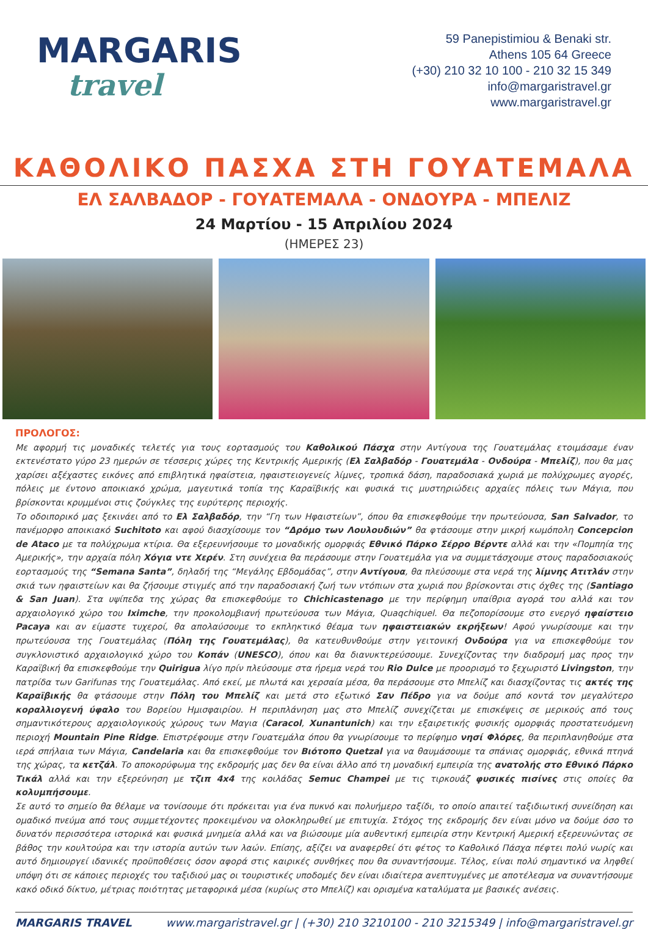MARGARIS
travel
59 Panepistimiou & Benaki str.
Athens 105 64 Greece
(+30) 210 32 10 100 - 210 32 15 349
info@margaristravel.gr
www.margaristravel.gr
ΚΑΘΟΛΙΚΟ ΠΑΣΧΑ ΣΤΗ ΓΟΥΑΤΕΜΑΛΑ
ΕΛ ΣΑΛΒΑΔΟΡ - ΓΟΥΑΤΕΜΑΛΑ - ΟΝΔΟΥΡΑ - ΜΠΕΛΙΖ
24 Μαρτίου - 15 Απριλίου 2024
(ΗΜΕΡΕΣ 23)
ΠΡΟΛΟΓΟΣ:
Με αφορμή τις μοναδικές τελετές για τους εορτασμούς του Καθολικού Πάσχα στην Αντίγουα της Γουατεμάλας ετοιμάσαμε έναν εκτενέστατο γύρο 23 ημερών σε τέσσερις χώρες της Κεντρικής Αμερικής (Ελ Σαλβαδόρ - Γουατεμάλα - Ονδούρα - Μπελίζ), που θα μας χαρίσει αξέχαστες εικόνες από επιβλητικά ηφαίστεια, ηφαιστειογενείς λίμνες, τροπικά δάση, παραδοσιακά χωριά με πολύχρωμες αγορές, πόλεις με έντονο αποικιακό χρώμα, μαγευτικά τοπία της Καραϊβικής και φυσικά τις μυστηριώδεις αρχαίες πόλεις των Μάγια, που βρίσκονται κρυμμένοι στις ζούγκλες της ευρύτερης περιοχής.
Το οδοιπορικό μας ξεκινάει από το Ελ Σαλβαδόρ, την “Γη των Ηφαιστείων”, όπου θα επισκεφθούμε την πρωτεύουσα, San Salvador, το πανέμορφο αποικιακό Suchitoto και αφού διασχίσουμε τον “Δρόμο των Λουλουδιών” θα φτάσουμε στην μικρή κωμόπολη Concepcion de Ataco με τα πολύχρωμα κτίρια. Θα εξερευνήσουμε το μοναδικής ομορφιάς Εθνικό Πάρκο Σέρρο Βέρντε αλλά και την «Πομπηία της Αμερικής», την αρχαία πόλη Χόγια ντε Χερέν. Στη συνέχεια θα περάσουμε στην Γουατεμάλα για να συμμετάσχουμε στους παραδοσιακούς εορτασμούς της “Semana Santa”, δηλαδή της “Μεγάλης Εβδομάδας”, στην Αντίγουα, θα πλεύσουμε στα νερά της λίμνης Ατιτλάν στην σκιά των ηφαιστείων και θα ζήσουμε στιγμές από την παραδοσιακή ζωή των ντόπιων στα χωριά που βρίσκονται στις όχθες της (Santiago & San Juan). Στα υψίπεδα της χώρας θα επισκεφθούμε το Chichicastenago με την περίφημη υπαίθρια αγορά του αλλά και τον αρχαιολογικό χώρο του Iximche, την προκολομβιανή πρωτεύουσα των Μάγια, Quaqchiquel. Θα πεζοπορίσουμε στο ενεργό ηφαίστειο Pacaya και αν είμαστε τυχεροί, θα απολαύσουμε το εκπληκτικό θέαμα των ηφαιστειακών εκρήξεων! Αφού γνωρίσουμε και την πρωτεύουσα της Γουατεμάλας (Πόλη της Γουατεμάλας), θα κατευθυνθούμε στην γειτονική Ονδούρα για να επισκεφθούμε τον συγκλονιστικό αρχαιολογικό χώρο του Κοπάν (UNESCO), όπου και θα διανυκτερεύσουμε. Συνεχίζοντας την διαδρομή μας προς την Καραϊβική θα επισκεφθούμε την Quirigua λίγο πρίν πλεύσουμε στα ήρεμα νερά του Rio Dulce με προορισμό το ξεχωριστό Livingston, την πατρίδα των Garifunas της Γουατεμάλας. Από εκεί, με πλωτά και χερσαία μέσα, θα περάσουμε στο Μπελίζ και διασχίζοντας τις ακτές της Καραϊβικής θα φτάσουμε στην Πόλη του Μπελίζ και μετά στο εξωτικό Σαν Πέδρο για να δούμε από κοντά τον μεγαλύτερο κοραλλιογενή ύφαλο του Βορείου Ημισφαιρίου. Η περιπλάνηση μας στο Μπελίζ συνεχίζεται με επισκέψεις σε μερικούς από τους σημαντικότερους αρχαιολογικούς χώρους των Μαγια (Caracol, Xunantunich) και την εξαιρετικής φυσικής ομορφιάς προστατευόμενη περιοχή Mountain Pine Ridge. Επιστρέφουμε στην Γουατεμάλα όπου θα γνωρίσουμε το περίφημο νησί Φλόρες, θα περιπλανηθούμε στα ιερά σπήλαια των Μάγια, Candelaria και θα επισκεφθούμε τον Βιότοπο Quetzal για να θαυμάσουμε τα σπάνιας ομορφιάς, εθνικά πτηνά της χώρας, τα κετζάλ. Το αποκορύφωμα της εκδρομής μας δεν θα είναι άλλο από τη μοναδική εμπειρία της ανατολής στο Εθνικό Πάρκο Τικάλ αλλά και την εξερεύνηση με τζιπ 4x4 της κοιλάδας Semuc Champei με τις τιρκουάζ φυσικές πισίνες στις οποίες θα κολυμπήσουμε.
Σε αυτό το σημείο θα θέλαμε να τονίσουμε ότι πρόκειται για ένα πυκνό και πολυήμερο ταξίδι, το οποίο απαιτεί ταξιδιωτική συνείδηση και ομαδικό πνεύμα από τους συμμετέχοντες προκειμένου να ολοκληρωθεί με επιτυχία. Στόχος της εκδρομής δεν είναι μόνο να δούμε όσο το δυνατόν περισσότερα ιστορικά και φυσικά μνημεία αλλά και να βιώσουμε μία αυθεντική εμπειρία στην Κεντρική Αμερική εξερευνώντας σε βάθος την κουλτούρα και την ιστορία αυτών των λαών. Επίσης, αξίζει να αναφερθεί ότι φέτος το Καθολικό Πάσχα πέφτει πολύ νωρίς και αυτό δημιουργεί ιδανικές προϋποθέσεις όσον αφορά στις καιρικές συνθήκες που θα συναντήσουμε. Τέλος, είναι πολύ σημαντικό να ληφθεί υπόψη ότι σε κάποιες περιοχές του ταξιδιού μας οι τουριστικές υποδομές δεν είναι ιδιαίτερα ανεπτυγμένες με αποτέλεσμα να συναντήσουμε κακό οδικό δίκτυο, μέτριας ποιότητας μεταφορικά μέσα (κυρίως στο Μπελίζ) και ορισμένα καταλύματα με βασικές ανέσεις.
MARGARIS TRAVEL www.margaristravel.gr | (+30) 210 3210100 - 210 3215349 | info@margaristravel.gr